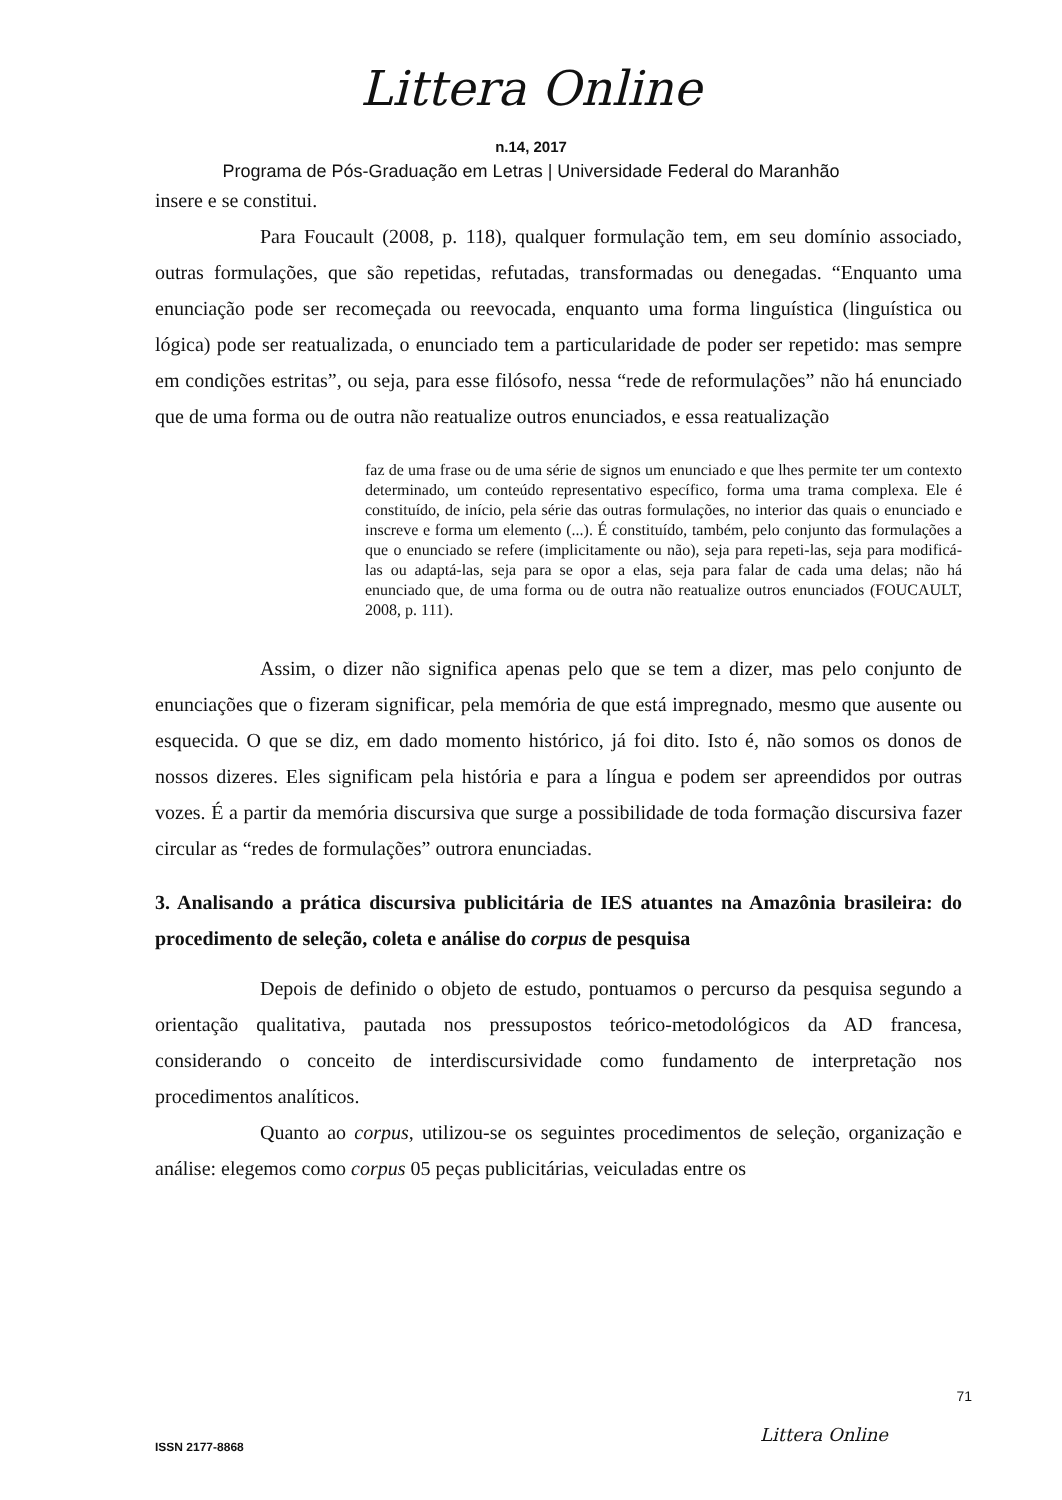Littera Online
n.14, 2017
Programa de Pós-Graduação em Letras | Universidade Federal do Maranhão
insere e se constitui.
Para Foucault (2008, p. 118), qualquer formulação tem, em seu domínio associado, outras formulações, que são repetidas, refutadas, transformadas ou denegadas. “Enquanto uma enunciação pode ser recomeçada ou reevocada, enquanto uma forma linguística (linguística ou lógica) pode ser reatualizada, o enunciado tem a particularidade de poder ser repetido: mas sempre em condições estritas”, ou seja, para esse filósofo, nessa “rede de reformulações” não há enunciado que de uma forma ou de outra não reatualize outros enunciados, e essa reatualização
faz de uma frase ou de uma série de signos um enunciado e que lhes permite ter um contexto determinado, um conteúdo representativo específico, forma uma trama complexa. Ele é constituído, de início, pela série das outras formulações, no interior das quais o enunciado e inscreve e forma um elemento (...). É constituído, também, pelo conjunto das formulações a que o enunciado se refere (implicitamente ou não), seja para repeti-las, seja para modificá-las ou adaptá-las, seja para se opor a elas, seja para falar de cada uma delas; não há enunciado que, de uma forma ou de outra não reatualize outros enunciados (FOUCAULT, 2008, p. 111).
Assim, o dizer não significa apenas pelo que se tem a dizer, mas pelo conjunto de enunciações que o fizeram significar, pela memória de que está impregnado, mesmo que ausente ou esquecida. O que se diz, em dado momento histórico, já foi dito. Isto é, não somos os donos de nossos dizeres. Eles significam pela história e para a língua e podem ser apreendidos por outras vozes. É a partir da memória discursiva que surge a possibilidade de toda formação discursiva fazer circular as “redes de formulações” outrora enunciadas.
3. Analisando a prática discursiva publicitária de IES atuantes na Amazônia brasileira: do procedimento de seleção, coleta e análise do corpus de pesquisa
Depois de definido o objeto de estudo, pontuamos o percurso da pesquisa segundo a orientação qualitativa, pautada nos pressupostos teórico-metodológicos da AD francesa, considerando o conceito de interdiscursividade como fundamento de interpretação nos procedimentos analíticos.
Quanto ao corpus, utilizou-se os seguintes procedimentos de seleção, organização e análise: elegemos como corpus 05 peças publicitárias, veiculadas entre os
71
Littera Online
ISSN 2177-8868